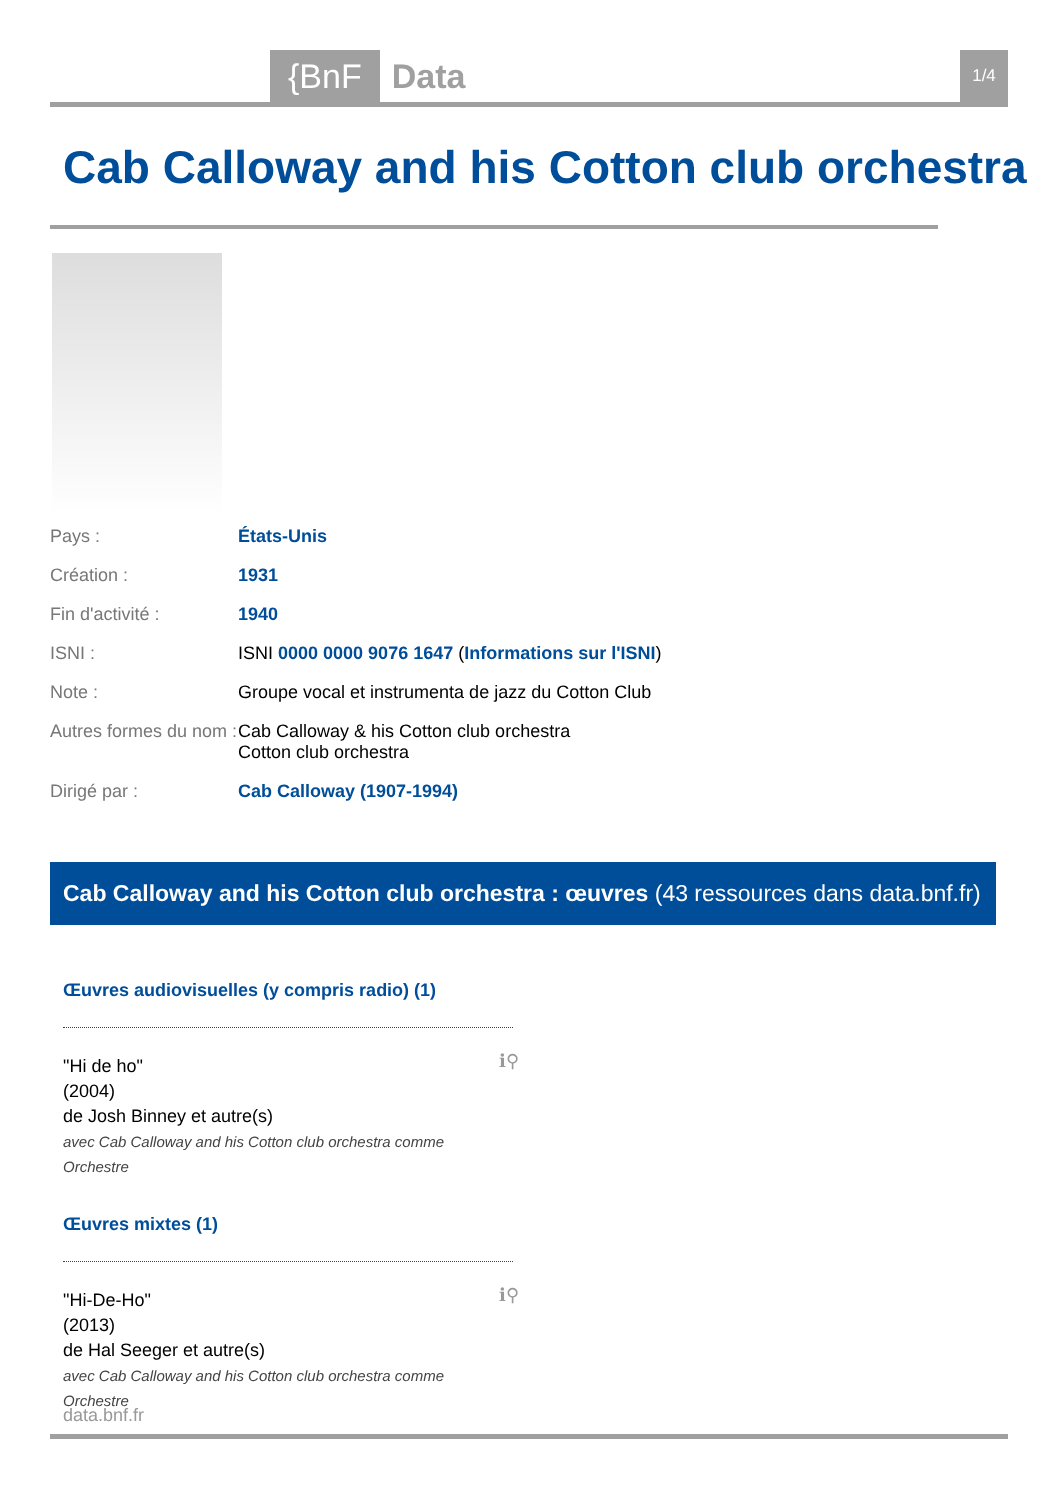{BnF Data 1/4
Cab Calloway and his Cotton club orchestra
| Pays : | États-Unis |
| Création : | 1931 |
| Fin d'activité : | 1940 |
| ISNI : | ISNI 0000 0000 9076 1647 ( Informations sur l'ISNI ) |
| Note : | Groupe vocal et instrumenta de jazz du Cotton Club |
| Autres formes du nom : | Cab Calloway & his Cotton club orchestra Cotton club orchestra |
| Dirigé par : | Cab Calloway (1907-1994) |
Cab Calloway and his Cotton club orchestra : œuvres (43 ressources dans data.bnf.fr)
Œuvres audiovisuelles (y compris radio) (1)
ℹ⚲
"Hi de ho"
(2004)
de Josh Binney et autre(s)
avec Cab Calloway and his Cotton club orchestra comme Orchestre
Œuvres mixtes (1)
ℹ⚲
"Hi-De-Ho"
(2013)
de Hal Seeger et autre(s)
avec Cab Calloway and his Cotton club orchestra comme Orchestre
data.bnf.fr